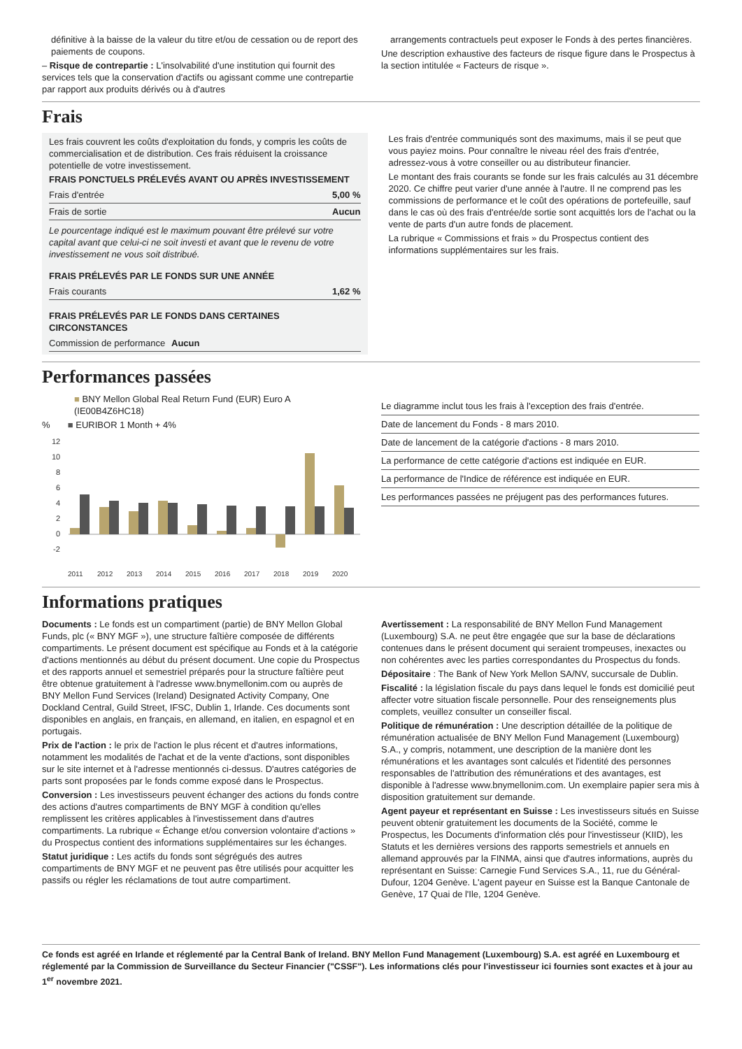définitive à la baisse de la valeur du titre et/ou de cessation ou de report des paiements de coupons.
– Risque de contrepartie : L'insolvabilité d'une institution qui fournit des services tels que la conservation d'actifs ou agissant comme une contrepartie par rapport aux produits dérivés ou à d'autres
arrangements contractuels peut exposer le Fonds à des pertes financières.
Une description exhaustive des facteurs de risque figure dans le Prospectus à la section intitulée « Facteurs de risque ».
Frais
Les frais couvrent les coûts d'exploitation du fonds, y compris les coûts de commercialisation et de distribution. Ces frais réduisent la croissance potentielle de votre investissement.
FRAIS PONCTUELS PRÉLEVÉS AVANT OU APRÈS INVESTISSEMENT
| Frais d'entrée | 5,00 % |
| Frais de sortie | Aucun |
Le pourcentage indiqué est le maximum pouvant être prélevé sur votre capital avant que celui-ci ne soit investi et avant que le revenu de votre investissement ne vous soit distribué.
FRAIS PRÉLEVÉS PAR LE FONDS SUR UNE ANNÉE
| Frais courants | 1,62 % |
FRAIS PRÉLEVÉS PAR LE FONDS DANS CERTAINES CIRCONSTANCES
| Commission de performance | Aucun |
Les frais d'entrée communiqués sont des maximums, mais il se peut que vous payiez moins. Pour connaître le niveau réel des frais d'entrée, adressez-vous à votre conseiller ou au distributeur financier.
Le montant des frais courants se fonde sur les frais calculés au 31 décembre 2020. Ce chiffre peut varier d'une année à l'autre. Il ne comprend pas les commissions de performance et le coût des opérations de portefeuille, sauf dans le cas où des frais d'entrée/de sortie sont acquittés lors de l'achat ou la vente de parts d'un autre fonds de placement.
La rubrique « Commissions et frais » du Prospectus contient des informations supplémentaires sur les frais.
Performances passées
■ BNY Mellon Global Real Return Fund (EUR) Euro A (IE00B4Z6HC18)
% ■ EURIBOR 1 Month + 4%
12
10
8
6
4
2
0
-2
2011
2012
2013
2014
2015
2016
2017
2018
2019
2020
| Le diagramme inclut tous les frais à l'exception des frais d'entrée. |
| Date de lancement du Fonds - 8 mars 2010. |
| Date de lancement de la catégorie d'actions - 8 mars 2010. |
| La performance de cette catégorie d'actions est indiquée en EUR. |
| La performance de l'Indice de référence est indiquée en EUR. |
| Les performances passées ne préjugent pas des performances futures. |
Informations pratiques
Documents : Le fonds est un compartiment (partie) de BNY Mellon Global Funds, plc (« BNY MGF »), une structure faîtière composée de différents compartiments. Le présent document est spécifique au Fonds et à la catégorie d'actions mentionnés au début du présent document. Une copie du Prospectus et des rapports annuel et semestriel préparés pour la structure faîtière peut être obtenue gratuitement à l'adresse www.bnymellonim.com ou auprès de BNY Mellon Fund Services (Ireland) Designated Activity Company, One Dockland Central, Guild Street, IFSC, Dublin 1, Irlande. Ces documents sont disponibles en anglais, en français, en allemand, en italien, en espagnol et en portugais.
Prix de l'action : le prix de l'action le plus récent et d'autres informations, notamment les modalités de l'achat et de la vente d'actions, sont disponibles sur le site internet et à l'adresse mentionnés ci-dessus. D'autres catégories de parts sont proposées par le fonds comme exposé dans le Prospectus.
Conversion : Les investisseurs peuvent échanger des actions du fonds contre des actions d'autres compartiments de BNY MGF à condition qu'elles remplissent les critères applicables à l'investissement dans d'autres compartiments. La rubrique « Échange et/ou conversion volontaire d'actions » du Prospectus contient des informations supplémentaires sur les échanges.
Statut juridique : Les actifs du fonds sont ségrégués des autres compartiments de BNY MGF et ne peuvent pas être utilisés pour acquitter les passifs ou régler les réclamations de tout autre compartiment.
Avertissement : La responsabilité de BNY Mellon Fund Management (Luxembourg) S.A. ne peut être engagée que sur la base de déclarations contenues dans le présent document qui seraient trompeuses, inexactes ou non cohérentes avec les parties correspondantes du Prospectus du fonds.
Dépositaire : The Bank of New York Mellon SA/NV, succursale de Dublin.
Fiscalité : la législation fiscale du pays dans lequel le fonds est domicilié peut affecter votre situation fiscale personnelle. Pour des renseignements plus complets, veuillez consulter un conseiller fiscal.
Politique de rémunération : Une description détaillée de la politique de rémunération actualisée de BNY Mellon Fund Management (Luxembourg) S.A., y compris, notamment, une description de la manière dont les rémunérations et les avantages sont calculés et l'identité des personnes responsables de l'attribution des rémunérations et des avantages, est disponible à l'adresse www.bnymellonim.com. Un exemplaire papier sera mis à disposition gratuitement sur demande.
Agent payeur et représentant en Suisse : Les investisseurs situés en Suisse peuvent obtenir gratuitement les documents de la Société, comme le Prospectus, les Documents d'information clés pour l'investisseur (KIID), les Statuts et les dernières versions des rapports semestriels et annuels en allemand approuvés par la FINMA, ainsi que d'autres informations, auprès du représentant en Suisse: Carnegie Fund Services S.A., 11, rue du Général-Dufour, 1204 Genève. L'agent payeur en Suisse est la Banque Cantonale de Genève, 17 Quai de l'Ile, 1204 Genève.
Ce fonds est agréé en Irlande et réglementé par la Central Bank of Ireland. BNY Mellon Fund Management (Luxembourg) S.A. est agréé en Luxembourg et réglementé par la Commission de Surveillance du Secteur Financier ("CSSF"). Les informations clés pour l'investisseur ici fournies sont exactes et à jour au 1<sup>er</sup> novembre 2021.